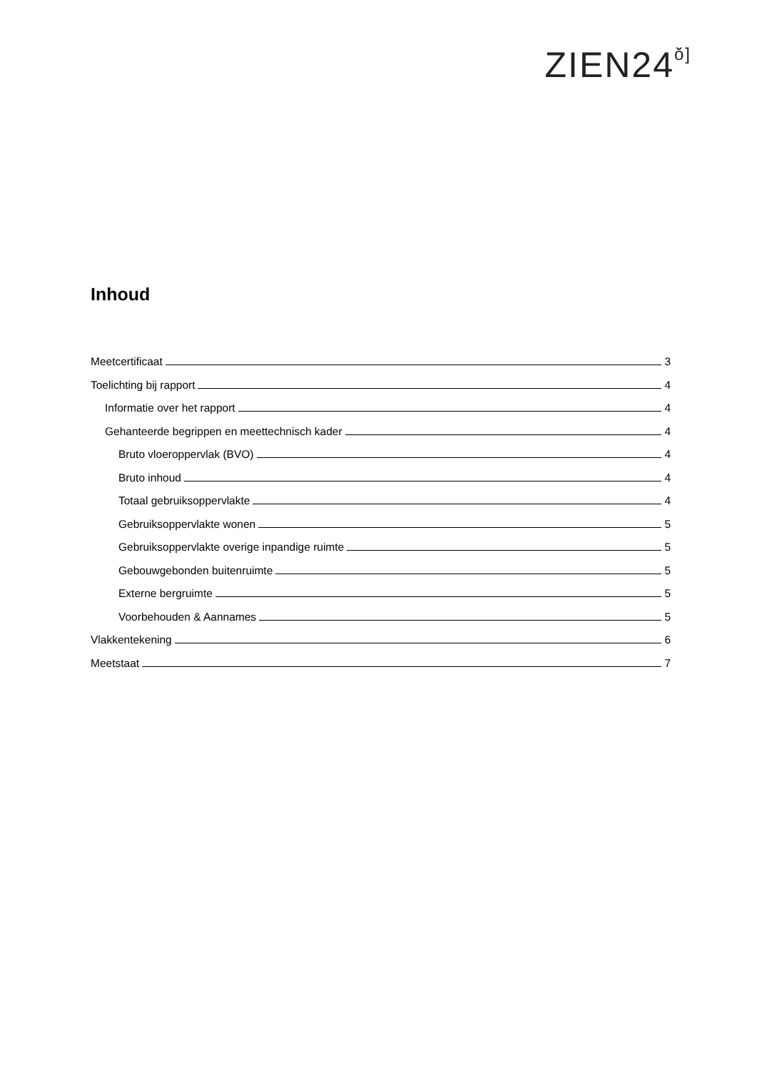ZIEN24ŏ]
Inhoud
Meetcertificaat 3
Toelichting bij rapport 4
Informatie over het rapport 4
Gehanteerde begrippen en meettechnisch kader 4
Bruto vloeroppervlak (BVO) 4
Bruto inhoud 4
Totaal gebruiksoppervlakte 4
Gebruiksoppervlakte wonen 5
Gebruiksoppervlakte overige inpandige ruimte 5
Gebouwgebonden buitenruimte 5
Externe bergruimte 5
Voorbehouden & Aannames 5
Vlakkentekening 6
Meetstaat 7